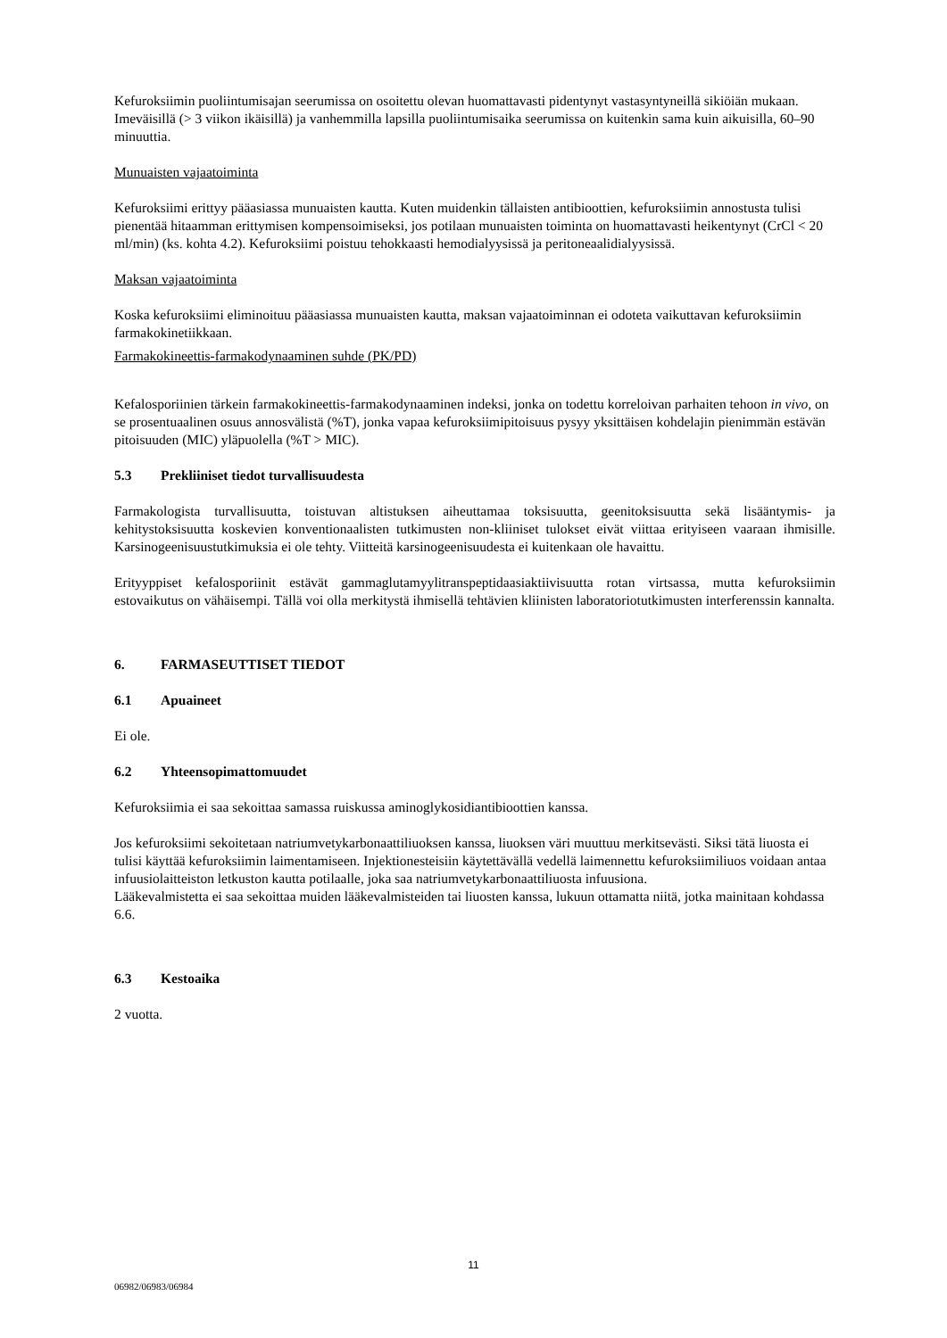Kefuroksiimin puoliintumisajan seerumissa on osoitettu olevan huomattavasti pidentynyt vastasyntyneillä sikiöiän mukaan. Imeväisillä (> 3 viikon ikäisillä) ja vanhemmilla lapsilla puoliintumisaika seerumissa on kuitenkin sama kuin aikuisilla, 60–90 minuuttia.
Munuaisten vajaatoiminta
Kefuroksiimi erittyy pääasiassa munuaisten kautta. Kuten muidenkin tällaisten antibioottien, kefuroksiimin annostusta tulisi pienentää hitaamman erittymisen kompensoimiseksi, jos potilaan munuaisten toiminta on huomattavasti heikentynyt (CrCl < 20 ml/min) (ks. kohta 4.2). Kefuroksiimi poistuu tehokkaasti hemodialyysissä ja peritoneaalidialyysissä.
Maksan vajaatoiminta
Koska kefuroksiimi eliminoituu pääasiassa munuaisten kautta, maksan vajaatoiminnan ei odoteta vaikuttavan kefuroksiimin farmakokinetiikkaan.
Farmakokineettis-farmakodynaaminen suhde (PK/PD)
Kefalosporiinien tärkein farmakokineettis-farmakodynaaminen indeksi, jonka on todettu korreloivan parhaiten tehoon in vivo, on se prosentuaalinen osuus annosvälistä (%T), jonka vapaa kefuroksiimipitoisuus pysyy yksittäisen kohdelajin pienimmän estävän pitoisuuden (MIC) yläpuolella (%T > MIC).
5.3 Prekliiniset tiedot turvallisuudesta
Farmakologista turvallisuutta, toistuvan altistuksen aiheuttamaa toksisuutta, geenitoksisuutta sekä lisääntymis- ja kehitystoksisuutta koskevien konventionaalisten tutkimusten non-kliiniset tulokset eivät viittaa erityiseen vaaraan ihmisille. Karsinogeenisuustutkimuksia ei ole tehty. Viitteitä karsinogeenisuudesta ei kuitenkaan ole havaittu.
Erityyppiset kefalosporiinit estävät gammaglutamyylitranspeptidaasiaktiivisuutta rotan virtsassa, mutta kefuroksiimin estovaikutus on vähäisempi. Tällä voi olla merkitystä ihmisellä tehtävien kliinisten laboratoriotutkimusten interferenssin kannalta.
6. FARMASEUTTISET TIEDOT
6.1 Apuaineet
Ei ole.
6.2 Yhteensopimattomuudet
Kefuroksiimia ei saa sekoittaa samassa ruiskussa aminoglykosidiantibioottien kanssa.
Jos kefuroksiimi sekoitetaan natriumvetykarbonaattiliuoksen kanssa, liuoksen väri muuttuu merkitsevästi. Siksi tätä liuosta ei tulisi käyttää kefuroksiimin laimentamiseen. Injektionesteisiin käytettävällä vedellä laimennettu kefuroksiimiliuos voidaan antaa infuusiolaitteiston letkuston kautta potilaalle, joka saa natriumvetykarbonaattiliuosta infuusiona.
Lääkevalmistetta ei saa sekoittaa muiden lääkevalmisteiden tai liuosten kanssa, lukuun ottamatta niitä, jotka mainitaan kohdassa 6.6.
6.3 Kestoaika
2 vuotta.
11
06982/06983/06984